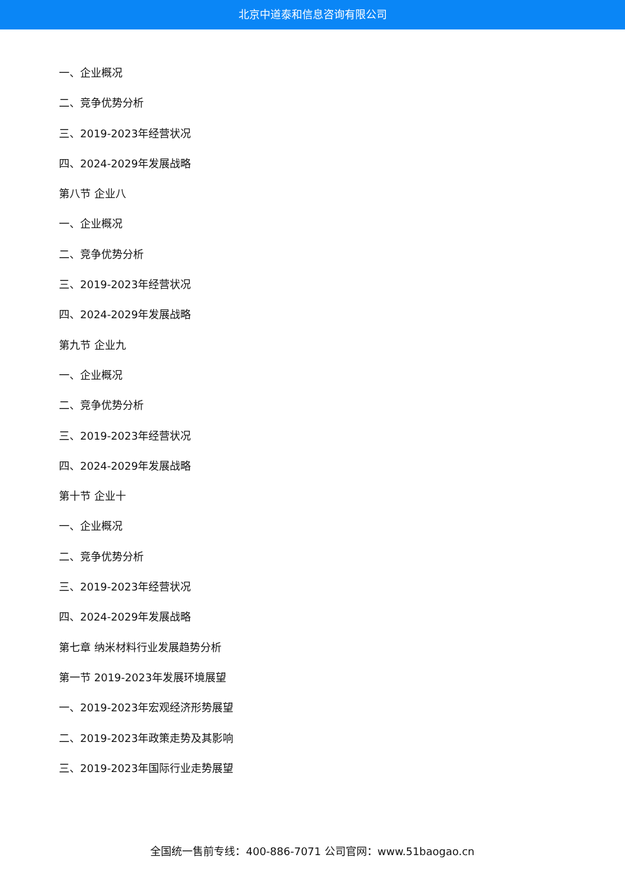北京中道泰和信息咨询有限公司
一、企业概况
二、竞争优势分析
三、2019-2023年经营状况
四、2024-2029年发展战略
第八节 企业八
一、企业概况
二、竞争优势分析
三、2019-2023年经营状况
四、2024-2029年发展战略
第九节 企业九
一、企业概况
二、竞争优势分析
三、2019-2023年经营状况
四、2024-2029年发展战略
第十节 企业十
一、企业概况
二、竞争优势分析
三、2019-2023年经营状况
四、2024-2029年发展战略
第七章 纳米材料行业发展趋势分析
第一节 2019-2023年发展环境展望
一、2019-2023年宏观经济形势展望
二、2019-2023年政策走势及其影响
三、2019-2023年国际行业走势展望
全国统一售前专线：400-886-7071 公司官网：www.51baogao.cn